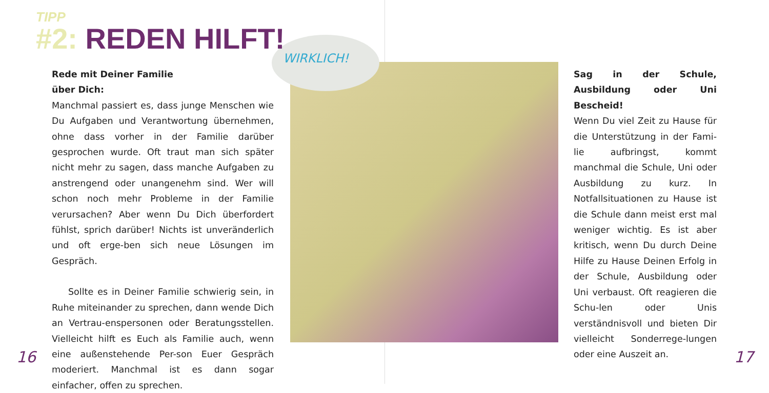TIPP
#2: REDEN HILFT!
WIRKLICH!
Rede mit Deiner Familie
über Dich:
Manchmal passiert es, dass junge Menschen wie Du Aufgaben und Verantwortung übernehmen, ohne dass vorher in der Familie darüber gesprochen wurde. Oft traut man sich später nicht mehr zu sagen, dass manche Aufgaben zu anstrengend oder unangenehm sind. Wer will schon noch mehr Probleme in der Familie verursachen? Aber wenn Du Dich überfordert fühlst, sprich darüber! Nichts ist unveränderlich und oft erge-ben sich neue Lösungen im Gespräch.
Sollte es in Deiner Familie schwierig sein, in Ruhe miteinander zu sprechen, dann wende Dich an Vertrau-enspersonen oder Beratungsstellen. Vielleicht hilft es Euch als Familie auch, wenn eine außenstehende Per-son Euer Gespräch moderiert. Manchmal ist es dann sogar einfacher, offen zu sprechen.
Sag in der Schule, Ausbildung oder Uni Bescheid!
Wenn Du viel Zeit zu Hause für die Unterstützung in der Fami-lie aufbringst, kommt manchmal die Schule, Uni oder Ausbildung zu kurz. In Notfallsituationen zu Hause ist die Schule dann meist erst mal weniger wichtig. Es ist aber kritisch, wenn Du durch Deine Hilfe zu Hause Deinen Erfolg in der Schule, Ausbildung oder Uni verbaust. Oft reagieren die Schu-len oder Unis verständnisvoll und bieten Dir vielleicht Sonderrege-lungen oder eine Auszeit an.
16 17